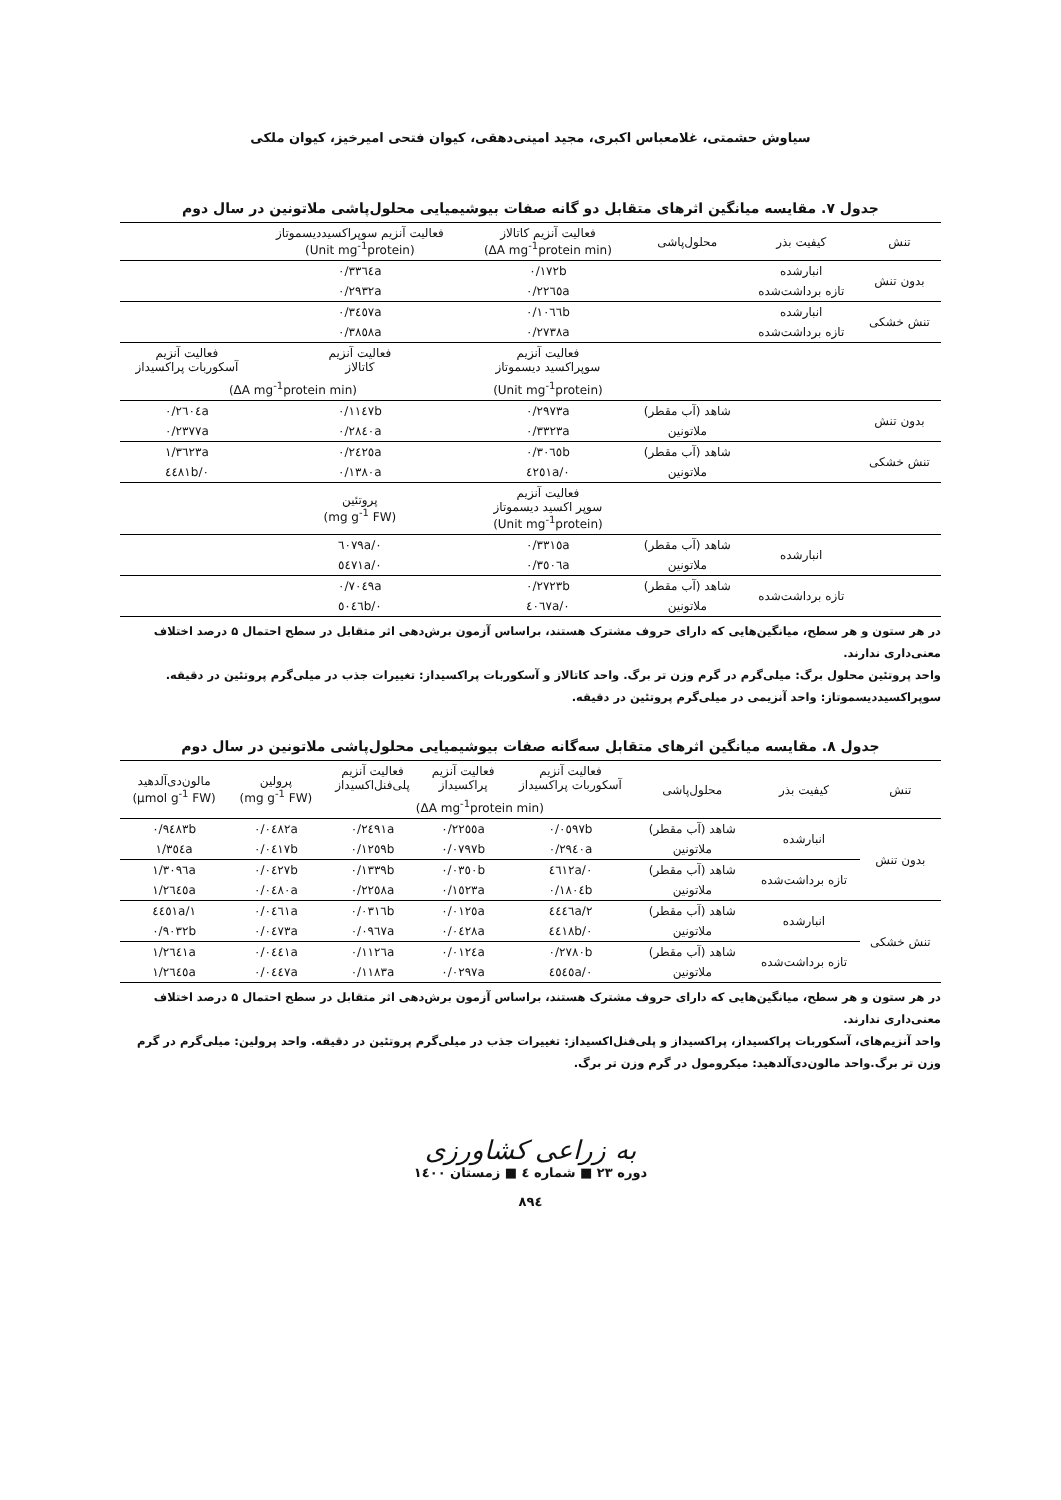سیاوش حشمتی، غلامعباس اکبری، مجید امینی‌دهقی، کیوان فتحی امیرخیز، کیوان ملکی
جدول ۷. مقایسه میانگین اثرهای متقابل دو گانه صفات بیوشیمیایی محلول‌پاشی ملاتونین در سال دوم
| تنش | کیفیت بذر | محلول‌پاشی | فعالیت آنزیم کاتالاز (ΔA mg<sup>-1</sup>protein min) | فعالیت آنزیم سوپراکسیددیسموتاز (Unit mg<sup>-1</sup>protein) | |
| --- | --- | --- | --- | --- | --- |
| بدون تنش | انبارشده | | ۰/۱۷۲b | ۰/۳۳٦٤a | |
| | تازه برداشت‌شده | | ۰/۲۲٦٥a | ۰/۲۹۳۲a | |
| تنش خشکی | انبارشده | | ۰/۱۰٦٦b | ۰/۳٤٥۷a | |
| | تازه برداشت‌شده | | ۰/۲۷۳۸a | ۰/۳۸٥۸a | |
| | | | فعالیت آنزیم سوپراکسید دیسموتاز | فعالیت آنزیم کاتالاز | فعالیت آنزیم آسکوربات پراکسیداز |
| | | | (Unit mg<sup>-1</sup>protein) | (ΔA mg<sup>-1</sup>protein min) | |
| بدون تنش | | شاهد (آب مقطر) | ۰/۲۹۷۳a | ۰/۱۱٤۷b | ۰/۲٦۰٤a |
| | | ملاتونین | ۰/۳۳۲۳a | ۰/۲۸٤۰a | ۰/۲۳۷۷a |
| تنش خشکی | | شاهد (آب مقطر) | ۰/۳۰٦٥b | ۰/۲٤۲٥a | ۱/۳٦۲۳a |
| | | ملاتونین | ۰/٤۲٥۱a | ۰/۱۳۸۰a | ۰/٤٤۸۱b |
| | | | فعالیت آنزیم سوپر اکسید دیسموتاز (Unit mg<sup>-1</sup>protein) | پروتئین (mg g<sup>-1</sup> FW) | |
| | انبارشده | شاهد (آب مقطر) | ۰/۳۳۱٥a | ۰/٦۰۷۹a | |
| | | ملاتونین | ۰/۳٥۰٦a | ۰/٥٤۷۱a | |
| | تازه برداشت‌شده | شاهد (آب مقطر) | ۰/۲۷۲۳b | ۰/۷۰٤۹a | |
| | | ملاتونین | ۰/٤۰٦۷a | ۰/٥۰٤٦b | |
در هر ستون و هر سطح، میانگین‌هایی که دارای حروف مشترک هستند، براساس آزمون برش‌دهی اثر متقابل در سطح احتمال ۵ درصد اختلاف معنی‌داری ندارند.
واحد پروتئین محلول برگ: میلی‌گرم در گرم وزن تر برگ. واحد کاتالاز و آسکوربات پراکسیداز: تغییرات جذب در میلی‌گرم پروتئین در دقیقه. سوپراکسیددیسموتاز: واحد آنزیمی در میلی‌گرم پروتئین در دقیقه.
جدول ۸. مقایسه میانگین اثرهای متقابل سه‌گانه صفات بیوشیمیایی محلول‌پاشی ملاتونین در سال دوم
| تنش | کیفیت بذر | محلول‌پاشی | فعالیت آنزیم آسکوربات پراکسیداز | فعالیت آنزیم پراکسیداز | فعالیت آنزیم پلی‌فنل‌اکسیداز | پرولین (mg g<sup>-1</sup> FW) | مالون‌دی‌آلدهید (μmol g<sup>-1</sup> FW) |
| --- | --- | --- | --- | --- | --- | --- | --- |
| | | | (ΔA mg<sup>-1</sup>protein min) | | | | |
| بدون تنش | انبارشده | شاهد (آب مقطر) | ۰/۰٥۹۷b | ۰/۲۲٥٥a | ۰/۲٤۹۱a | ۰/۰٤۸۲a | ۰/۹٤۸۳b |
| | | ملاتونین | ۰/۲۹٤۰a | ۰/۰۷۹۷b | ۰/۱۲٥۹b | ۰/۰٤۱۷b | ۱/۳٥٤a |
| | تازه برداشت‌شده | شاهد (آب مقطر) | ۰/٤٦۱۲a | ۰/۰۳٥۰b | ۰/۱۳۳۹b | ۰/۰٤۲۷b | ۱/۳۰۹٦a |
| | | ملاتونین | ۰/۱۸۰٤b | ۰/۱٥۲۳a | ۰/۲۲٥۸a | ۰/۰٤۸۰a | ۱/۲٦٤٥a |
| تنش خشکی | انبارشده | شاهد (آب مقطر) | ۲/٤٤٤٦a | ۰/۰۱۲٥a | ۰/۰۳۱٦b | ۰/۰٤٦۱a | ۱/٤٤٥۱a |
| | | ملاتونین | ۰/٤٤۱۸b | ۰/۰٤۲۸a | ۰/۰۹٦۷a | ۰/۰٤۷۳a | ۰/۹۰۳۲b |
| | تازه برداشت‌شده | شاهد (آب مقطر) | ۰/۲۷۸۰b | ۰/۰۱۲٤a | ۰/۱۱۲٦a | ۰/۰٤٤۱a | ۱/۲٦٤۱a |
| | | ملاتونین | ۰/٤٥٤٥a | ۰/۰۲۹۷a | ۰/۱۱۸۳a | ۰/۰٤٤۷a | ۱/۲٦٤٥a |
در هر ستون و هر سطح، میانگین‌هایی که دارای حروف مشترک هستند، براساس آزمون برش‌دهی اثر متقابل در سطح احتمال ۵ درصد اختلاف معنی‌داری ندارند.
واحد آنزیم‌های، آسکوربات پراکسیداز، پراکسیداز و پلی‌فنل‌اکسیداز: تغییرات جذب در میلی‌گرم پروتئین در دقیقه. واحد پرولین: میلی‌گرم در گرم وزن تر برگ.واحد مالون‌دی‌آلدهید: میکرومول در گرم وزن تر برگ.
به زراعی کشاورزی
دوره ۲۳ ■ شماره ٤ ■ زمستان ۱٤۰۰
۸۹٤